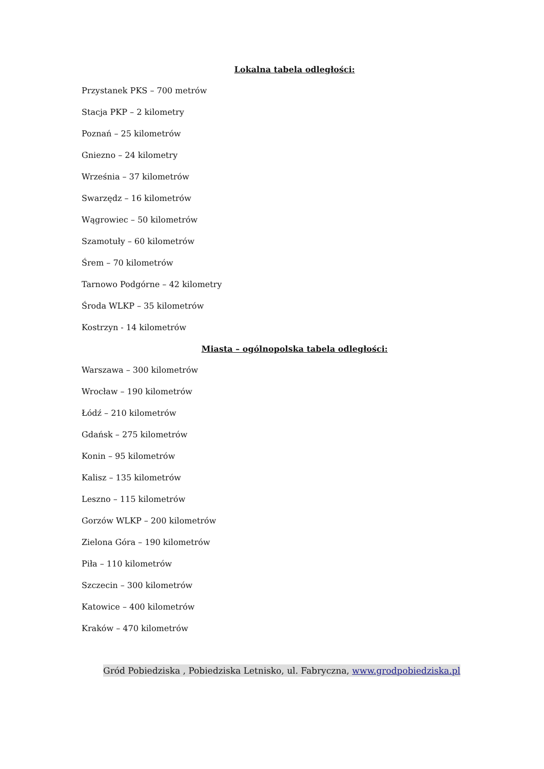Lokalna tabela odległości:
Przystanek PKS – 700 metrów
Stacja PKP – 2 kilometry
Poznań – 25 kilometrów
Gniezno – 24 kilometry
Września – 37 kilometrów
Swarzędz – 16 kilometrów
Wągrowiec – 50 kilometrów
Szamotuły – 60 kilometrów
Śrem – 70 kilometrów
Tarnowo Podgórne – 42 kilometry
Środa WLKP – 35 kilometrów
Kostrzyn - 14 kilometrów
Miasta – ogólnopolska tabela odległości:
Warszawa – 300 kilometrów
Wrocław – 190 kilometrów
Łódź – 210 kilometrów
Gdańsk – 275 kilometrów
Konin – 95 kilometrów
Kalisz – 135 kilometrów
Leszno – 115 kilometrów
Gorzów WLKP – 200 kilometrów
Zielona Góra – 190 kilometrów
Piła – 110 kilometrów
Szczecin – 300 kilometrów
Katowice – 400 kilometrów
Kraków – 470 kilometrów
Gród Pobiedziska , Pobiedziska Letnisko, ul. Fabryczna, www.grodpobiedziska.pl